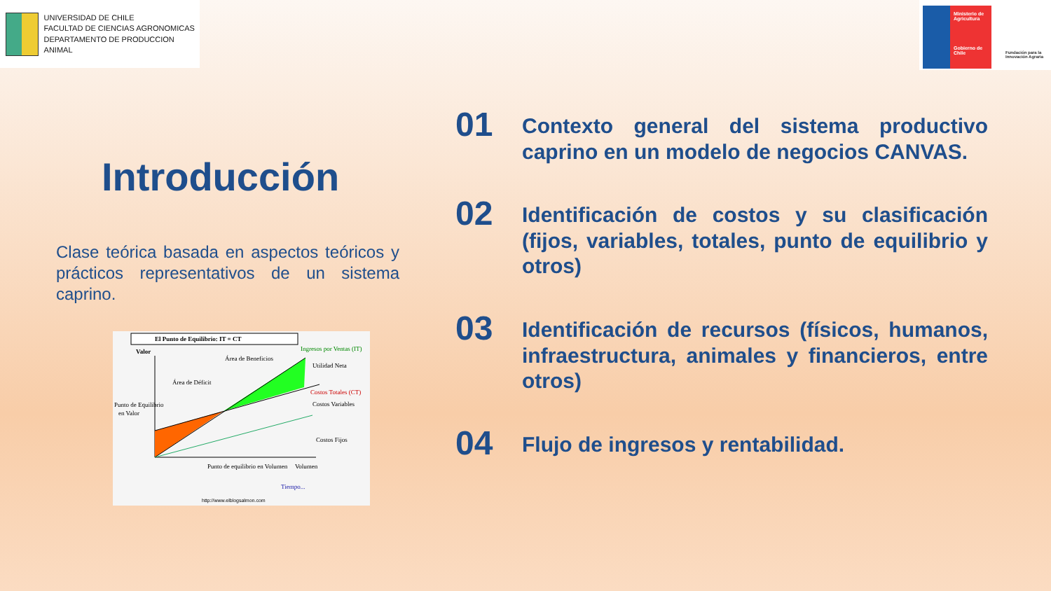UNIVERSIDAD DE CHILE
FACULTAD DE CIENCIAS AGRONOMICAS
DEPARTAMENTO DE PRODUCCION ANIMAL
Ministerio de Agricultura
Gobierno de Chile
Fundación para la Innovación Agraria
Introducción
Clase teórica basada en aspectos teóricos y prácticos representativos de un sistema caprino.
El Punto de Equilibrio: IT = CT
Valor
Área de Beneficios
Área de Déficit
Utilidad Neta
Costos Variables
Costos Fijos
Punto de Equilibrio
en Valor
Punto de equilibrio en Volumen
Volumen
Tiempo...
http://www.elblogsalmon.com
Ingresos por Ventas (IT)
Costos Totales (CT)
01
Contexto general del sistema productivo caprino en un modelo de negocios CANVAS.
02
Identificación de costos y su clasificación (fijos, variables, totales, punto de equilibrio y otros)
03
Identificación de recursos (físicos, humanos, infraestructura, animales y financieros, entre otros)
04
Flujo de ingresos y rentabilidad.